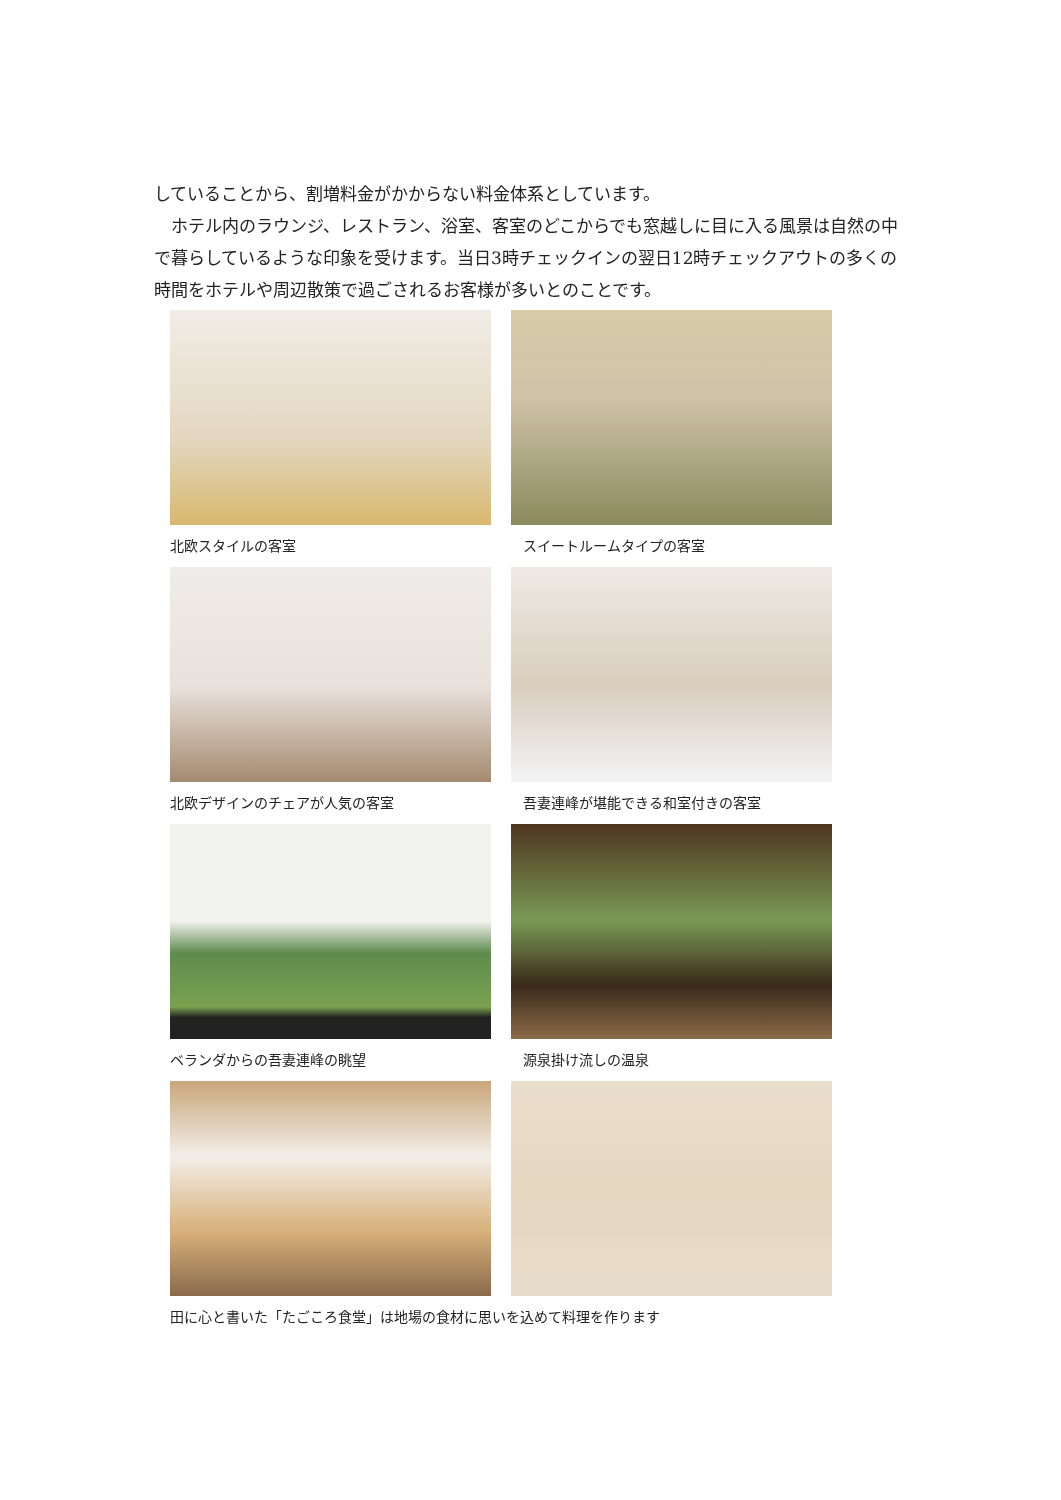していることから、割増料金がかからない料金体系としています。
　ホテル内のラウンジ、レストラン、浴室、客室のどこからでも窓越しに目に入る風景は自然の中で暮らしているような印象を受けます。当日3時チェックインの翌日12時チェックアウトの多くの時間をホテルや周辺散策で過ごされるお客様が多いとのことです。
北欧スタイルの客室
スイートルームタイプの客室
北欧デザインのチェアが人気の客室
吾妻連峰が堪能できる和室付きの客室
ベランダからの吾妻連峰の眺望
源泉掛け流しの温泉
田に心と書いた「たごころ食堂」は地場の食材に思いを込めて料理を作ります